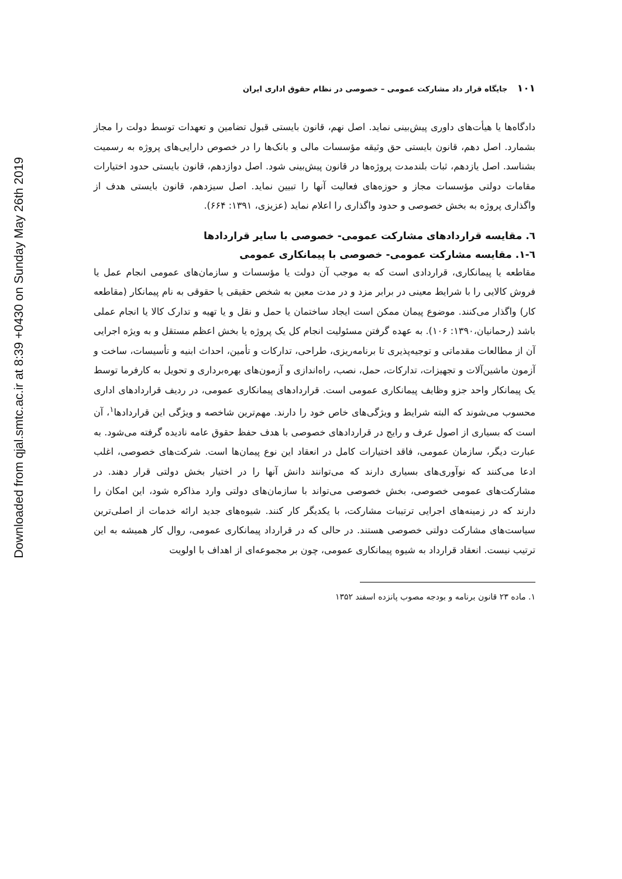Downloaded from qjal.smtc.ac.ir at 8:39 +0430 on Sunday May 26th 2019
۱۰۱ جایگاه قرار داد مشارکت عمومی – خصوصی در نظام حقوق اداری ایران
دادگاه‌ها یا هیأت‌های داوری پیش‌بینی نماید. اصل نهم، قانون بایستی قبول تضامین و تعهدات توسط دولت را مجاز بشمارد. اصل دهم، قانون بایستی حق وثیقه مؤسسات مالی و بانک‌ها را در خصوص دارایی‌های پروژه به رسمیت بشناسد. اصل یازدهم، ثبات بلندمدت پروژه‌ها در قانون پیش‌بینی شود. اصل دوازدهم، قانون بایستی حدود اختیارات مقامات دولتی مؤسسات مجاز و حوزه‌های فعالیت آنها را تبیین نماید. اصل سیزدهم، قانون بایستی هدف از واگذاری پروژه به بخش خصوصی و حدود واگذاری را اعلام نماید (عزیزی، ۱۳۹۱: ۶۶۴).
٦. مقایسه قراردادهای مشارکت عمومی- خصوصی با سایر قراردادها
٦-١. مقایسه مشارکت عمومی- خصوصی با پیمانکاری عمومی
مقاطعه یا پیمانکاری، قراردادی است که به موجب آن دولت یا مؤسسات و سازمان‌های عمومی انجام عمل یا فروش کالایی را با شرایط معینی در برابر مزد و در مدت معین به شخص حقیقی یا حقوقی به نام پیمانکار (مقاطعه کار) واگذار می‌کنند. موضوع پیمان ممکن است ایجاد ساختمان یا حمل و نقل و یا تهیه و تدارک کالا یا انجام عملی باشد (رحمانیان،۱۳۹۰: ۱۰۶). به عهده گرفتن مسئولیت انجام کل یک پروژه یا بخش اعظم مستقل و به ویژه اجرایی آن از مطالعات مقدماتی و توجیه‌پذیری تا برنامه‌ریزی، طراحی، تدارکات و تأمین، احداث ابنیه و تأسیسات، ساخت و آزمون ماشین‌آلات و تجهیزات، تدارکات، حمل، نصب، راه‌اندازی و آزمون‌های بهره‌برداری و تحویل به کارفرما توسط یک پیمانکار واحد جزو وظایف پیمانکاری عمومی است. قراردادهای پیمانکاری عمومی، در ردیف قراردادهای اداری محسوب می‌شوند که البته شرایط و ویژگی‌های خاص خود را دارند. مهم‌ترین شاخصه و ویژگی این قراردادها<sup>۱</sup>، آن است که بسیاری از اصول عرف و رایج در قراردادهای خصوصی با هدف حفظ حقوق عامه نادیده گرفته می‌شود. به عبارت دیگر، سازمان عمومی، فاقد اختیارات کامل در انعقاد این نوع پیمان‌ها است. شرکت‌های خصوصی، اغلب ادعا می‌کنند که نوآوری‌های بسیاری دارند که می‌توانند دانش آنها را در اختیار بخش دولتی قرار دهند. در مشارکت‌های عمومی خصوصی، بخش خصوصی می‌تواند با سازمان‌های دولتی وارد مذاکره شود، این امکان را دارند که در زمینه‌های اجرایی ترتیبات مشارکت، با یکدیگر کار کنند. شیوه‌های جدید ارائه خدمات از اصلی‌ترین سیاست‌های مشارکت دولتی خصوصی هستند. در حالی که در قرارداد پیمانکاری عمومی، روال کار همیشه به این ترتیب نیست. انعقاد قرارداد به شیوه پیمانکاری عمومی، چون بر مجموعه‌ای از اهداف با اولویت
۱. ماده ۲۳ قانون برنامه و بودجه مصوب پانزده اسفند ۱۳۵۲